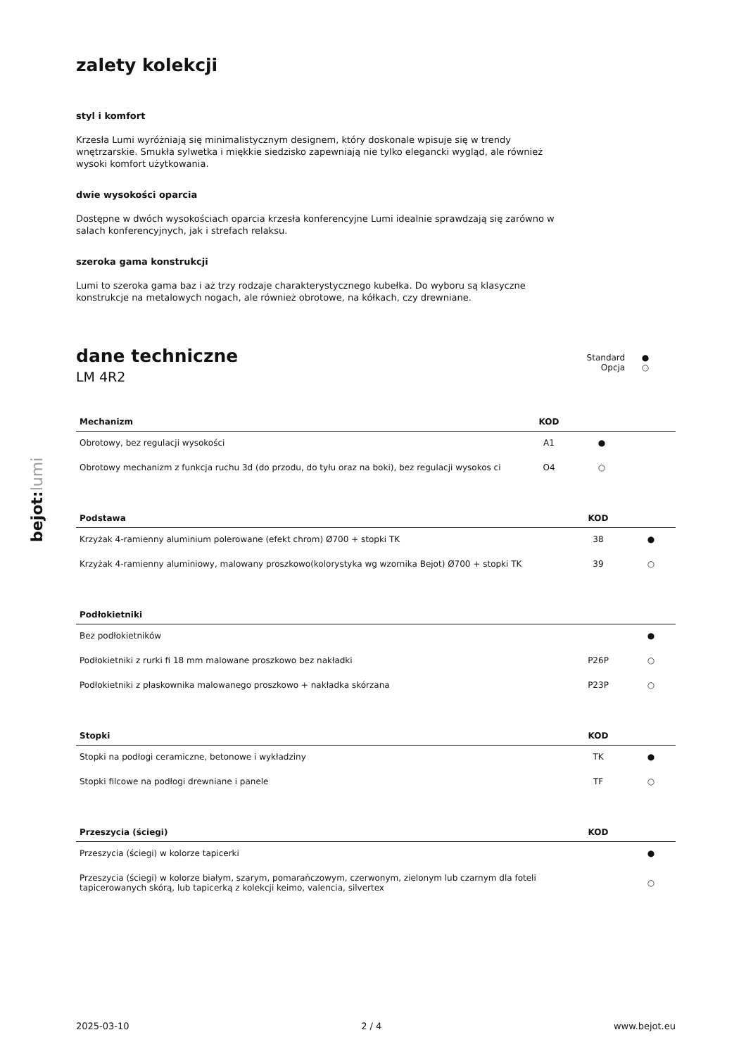bejot:lumi
zalety kolekcji
styl i komfort
Krzesła Lumi wyróżniają się minimalistycznym designem, który doskonale wpisuje się w trendy wnętrzarskie. Smukła sylwetka i miękkie siedzisko zapewniają nie tylko elegancki wygląd, ale również wysoki komfort użytkowania.
dwie wysokości oparcia
Dostępne w dwóch wysokościach oparcia krzesła konferencyjne Lumi idealnie sprawdzają się zarówno w salach konferencyjnych, jak i strefach relaksu.
szeroka gama konstrukcji
Lumi to szeroka gama baz i aż trzy rodzaje charakterystycznego kubełka. Do wyboru są klasyczne konstrukcje na metalowych nogach, ale również obrotowe, na kółkach, czy drewniane.
dane techniczne
LM 4R2
Standard ●
Opcja ○
| Mechanizm | KOD | | |
| --- | --- | --- | --- |
| Obrotowy, bez regulacji wysokości | A1 | ● | |
| Obrotowy mechanizm z funkcja ruchu 3d (do przodu, do tyłu oraz na boki), bez regulacji wysokos ci | O4 | ○ | |
| Podstawa | KOD | |
| --- | --- | --- |
| Krzyżak 4-ramienny aluminium polerowane (efekt chrom) Ø700 + stopki TK | 38 | ● |
| Krzyżak 4-ramienny aluminiowy, malowany proszkowo(kolorystyka wg wzornika Bejot) Ø700 + stopki TK | 39 | ○ |
| Podłokietniki | | |
| --- | --- | --- |
| Bez podłokietników | | ● |
| Podłokietniki z rurki fi 18 mm malowane proszkowo bez nakładki | P26P | ○ |
| Podłokietniki z płaskownika malowanego proszkowo + nakładka skórzana | P23P | ○ |
| Stopki | KOD | |
| --- | --- | --- |
| Stopki na podłogi ceramiczne, betonowe i wykładziny | TK | ● |
| Stopki filcowe na podłogi drewniane i panele | TF | ○ |
| Przeszycia (ściegi) | KOD | |
| --- | --- | --- |
| Przeszycia (ściegi) w kolorze tapicerki | | ● |
| Przeszycia (ściegi) w kolorze białym, szarym, pomarańczowym, czerwonym, zielonym lub czarnym dla foteli tapicerowanych skórą, lub tapicerką z kolekcji keimo, valencia, silvertex | | ○ |
2025-03-10 2 / 4 www.bejot.eu